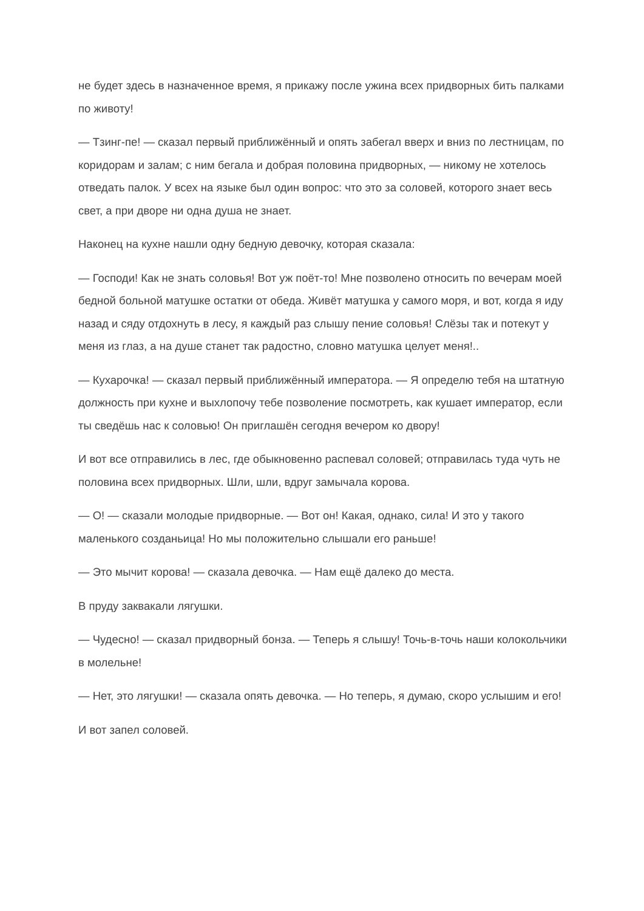не будет здесь в назначенное время, я прикажу после ужина всех придворных бить палками по животу!
— Тзинг-пе! — сказал первый приближённый и опять забегал вверх и вниз по лестницам, по коридорам и залам; с ним бегала и добрая половина придворных, — никому не хотелось отведать палок. У всех на языке был один вопрос: что это за соловей, которого знает весь свет, а при дворе ни одна душа не знает.
Наконец на кухне нашли одну бедную девочку, которая сказала:
— Господи! Как не знать соловья! Вот уж поёт-то! Мне позволено относить по вечерам моей бедной больной матушке остатки от обеда. Живёт матушка у самого моря, и вот, когда я иду назад и сяду отдохнуть в лесу, я каждый раз слышу пение соловья! Слёзы так и потекут у меня из глаз, а на душе станет так радостно, словно матушка целует меня!..
— Кухарочка! — сказал первый приближённый императора. — Я определю тебя на штатную должность при кухне и выхлопочу тебе позволение посмотреть, как кушает император, если ты сведёшь нас к соловью! Он приглашён сегодня вечером ко двору!
И вот все отправились в лес, где обыкновенно распевал соловей; отправилась туда чуть не половина всех придворных. Шли, шли, вдруг замычала корова.
— О! — сказали молодые придворные. — Вот он! Какая, однако, сила! И это у такого маленького созданьица! Но мы положительно слышали его раньше!
— Это мычит корова! — сказала девочка. — Нам ещё далеко до места.
В пруду заквакали лягушки.
— Чудесно! — сказал придворный бонза. — Теперь я слышу! Точь-в-точь наши колокольчики в молельне!
— Нет, это лягушки! — сказала опять девочка. — Но теперь, я думаю, скоро услышим и его!
И вот запел соловей.